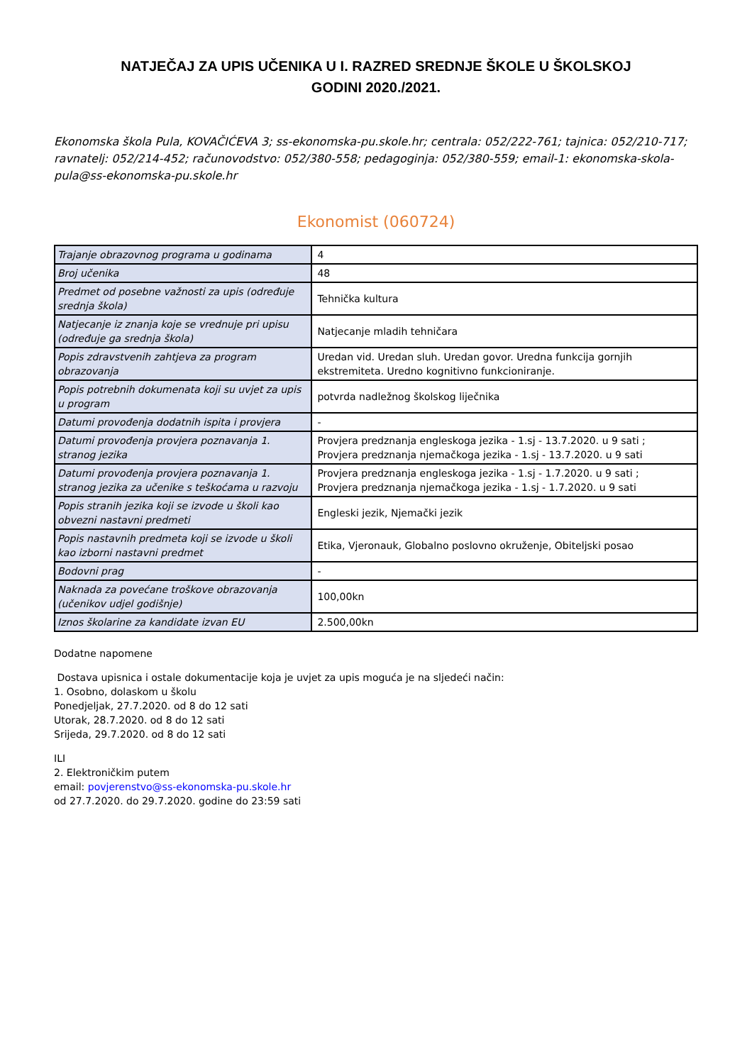NATJEČAJ ZA UPIS UČENIKA U I. RAZRED SREDNJE ŠKOLE U ŠKOLSKOJ
GODINI 2020./2021.
Ekonomska škola Pula, KOVAČIĆEVA 3; ss-ekonomska-pu.skole.hr; centrala: 052/222-761; tajnica: 052/210-717; ravnatelj: 052/214-452; računovodstvo: 052/380-558; pedagoginja: 052/380-559; email-1: ekonomska-skola-pula@ss-ekonomska-pu.skole.hr
Ekonomist (060724)
| Trajanje obrazovnog programa u godinama | 4 |
| Broj učenika | 48 |
| Predmet od posebne važnosti za upis (određuje srednja škola) | Tehnička kultura |
| Natjecanje iz znanja koje se vrednuje pri upisu (određuje ga srednja škola) | Natjecanje mladih tehničara |
| Popis zdravstvenih zahtjeva za program obrazovanja | Uredan vid. Uredan sluh. Uredan govor. Uredna funkcija gornjih ekstremiteta. Uredno kognitivno funkcioniranje. |
| Popis potrebnih dokumenata koji su uvjet za upis u program | potvrda nadležnog školskog liječnika |
| Datumi provođenja dodatnih ispita i provjera | - |
| Datumi provođenja provjera poznavanja 1. stranog jezika | Provjera predznanja engleskoga jezika - 1.sj - 13.7.2020. u 9 sati ; Provjera predznanja njemačkoga jezika - 1.sj - 13.7.2020. u 9 sati |
| Datumi provođenja provjera poznavanja 1. stranog jezika za učenike s teškoćama u razvoju | Provjera predznanja engleskoga jezika - 1.sj - 1.7.2020. u 9 sati ; Provjera predznanja njemačkoga jezika - 1.sj - 1.7.2020. u 9 sati |
| Popis stranih jezika koji se izvode u školi kao obvezni nastavni predmeti | Engleski jezik, Njemački jezik |
| Popis nastavnih predmeta koji se izvode u školi kao izborni nastavni predmet | Etika, Vjeronauk, Globalno poslovno okruženje, Obiteljski posao |
| Bodovni prag | - |
| Naknada za povećane troškove obrazovanja (učenikov udjel godišnje) | 100,00kn |
| Iznos školarine za kandidate izvan EU | 2.500,00kn |
Dodatne napomene
Dostava upisnica i ostale dokumentacije koja je uvjet za upis moguća je na sljedeći način:
1. Osobno, dolaskom u školu
Ponedjeljak, 27.7.2020. od 8 do 12 sati
Utorak, 28.7.2020. od 8 do 12 sati
Srijeda, 29.7.2020. od 8 do 12 sati
ILI
2. Elektroničkim putem
email: povjerenstvo@ss-ekonomska-pu.skole.hr
od 27.7.2020. do 29.7.2020. godine do 23:59 sati